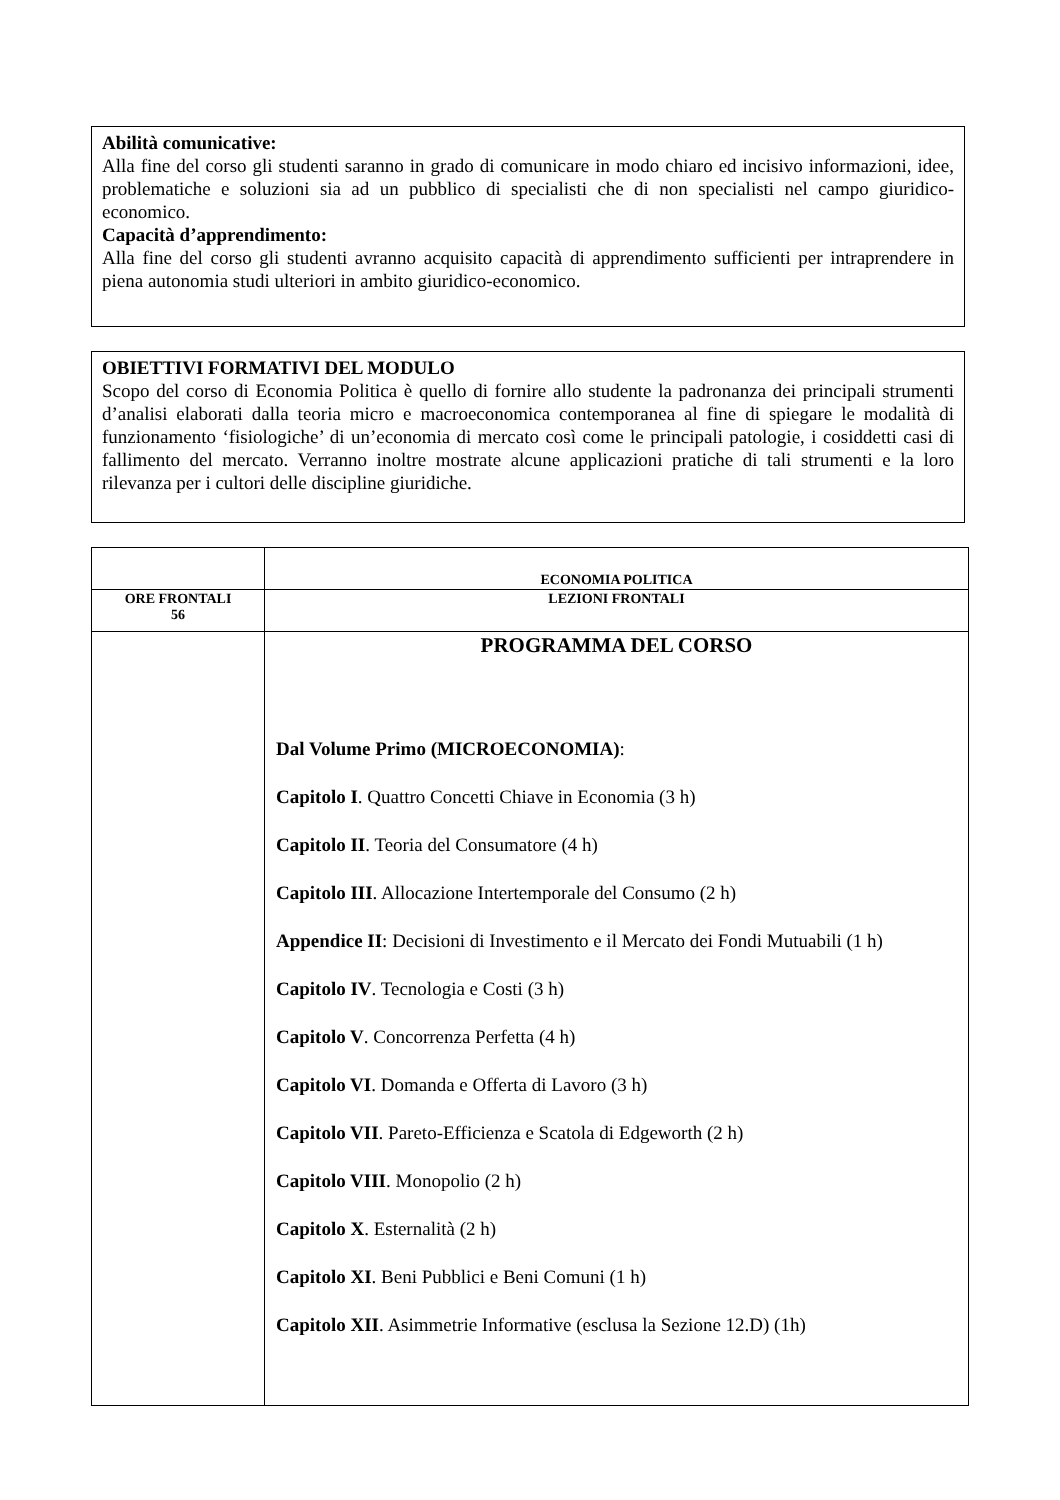Abilità comunicative:
Alla fine del corso gli studenti saranno in grado di comunicare in modo chiaro ed incisivo informazioni, idee, problematiche e soluzioni sia ad un pubblico di specialisti che di non specialisti nel campo giuridico-economico.
Capacità d’apprendimento:
Alla fine del corso gli studenti avranno acquisito capacità di apprendimento sufficienti per intraprendere in piena autonomia studi ulteriori in ambito giuridico-economico.
OBIETTIVI FORMATIVI DEL MODULO
Scopo del corso di Economia Politica è quello di fornire allo studente la padronanza dei principali strumenti d’analisi elaborati dalla teoria micro e macroeconomica contemporanea al fine di spiegare le modalità di funzionamento ‘fisiologiche’ di un’economia di mercato così come le principali patologie, i cosiddetti casi di fallimento del mercato. Verranno inoltre mostrate alcune applicazioni pratiche di tali strumenti e la loro rilevanza per i cultori delle discipline giuridiche.
| | ECONOMIA POLITICA |
| ORE FRONTALI 56 | LEZIONI FRONTALI |
| | PROGRAMMA DEL CORSO Dal Volume Primo (MICROECONOMIA) : Capitolo I . Quattro Concetti Chiave in Economia (3 h) Capitolo II . Teoria del Consumatore (4 h) Capitolo III . Allocazione Intertemporale del Consumo (2 h) Appendice II : Decisioni di Investimento e il Mercato dei Fondi Mutuabili (1 h) Capitolo IV . Tecnologia e Costi (3 h) Capitolo V . Concorrenza Perfetta (4 h) Capitolo VI . Domanda e Offerta di Lavoro (3 h) Capitolo VII . Pareto-Efficienza e Scatola di Edgeworth (2 h) Capitolo VIII . Monopolio (2 h) Capitolo X . Esternalità (2 h) Capitolo XI . Beni Pubblici e Beni Comuni (1 h) Capitolo XII . Asimmetrie Informative (esclusa la Sezione 12.D) (1h) |